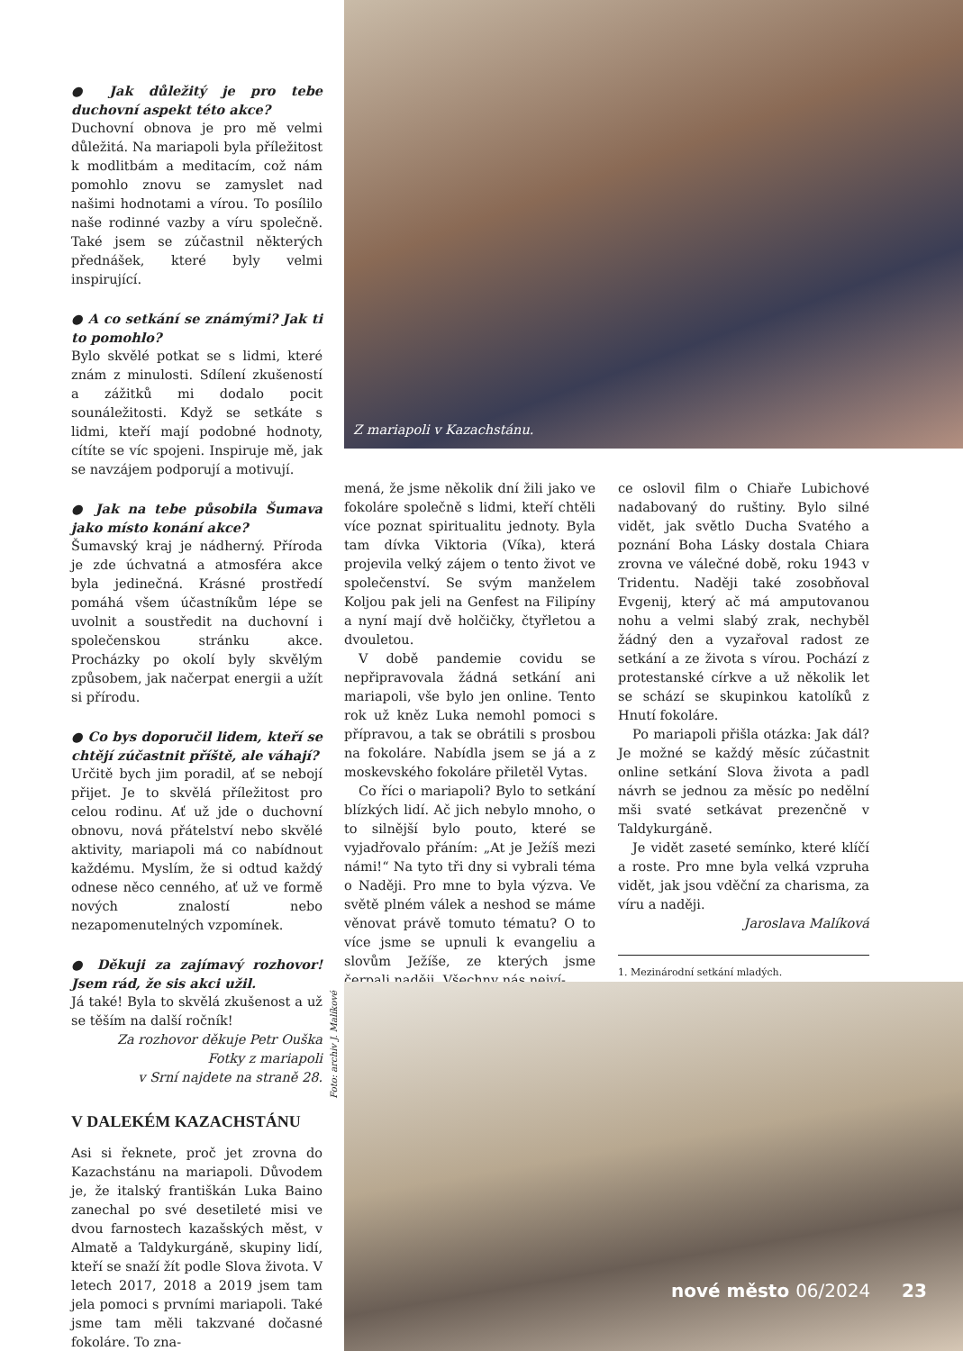● Jak důležitý je pro tebe duchovní aspekt této akce?
Duchovní obnova je pro mě velmi důležitá. Na mariapoli byla příležitost k modlitbám a meditacím, což nám pomohlo znovu se zamyslet nad našimi hodnotami a vírou. To posílilo naše rodinné vazby a víru společně. Také jsem se zúčastnil některých přednášek, které byly velmi inspirující.
● A co setkání se známými? Jak ti to pomohlo?
Bylo skvělé potkat se s lidmi, které znám z minulosti. Sdílení zkušeností a zážitků mi dodalo pocit sounáležitosti. Když se setkáte s lidmi, kteří mají podobné hodnoty, cítíte se víc spojeni. Inspiruje mě, jak se navzájem podporují a motivují.
● Jak na tebe působila Šumava jako místo konání akce?
Šumavský kraj je nádherný. Příroda je zde úchvatná a atmosféra akce byla jedinečná. Krásné prostředí pomáhá všem účastníkům lépe se uvolnit a soustředit na duchovní i společenskou stránku akce. Procházky po okolí byly skvělým způsobem, jak načerpat energii a užít si přírodu.
● Co bys doporučil lidem, kteří se chtějí zúčastnit příště, ale váhají?
Určitě bych jim poradil, ať se nebojí přijet. Je to skvělá příležitost pro celou rodinu. Ať už jde o duchovní obnovu, nová přátelství nebo skvělé aktivity, mariapoli má co nabídnout každému. Myslím, že si odtud každý odnese něco cenného, ať už ve formě nových znalostí nebo nezapomenutelných vzpomínek.
● Děkuji za zajímavý rozhovor! Jsem rád, že sis akci užil.
Já také! Byla to skvělá zkušenost a už se těším na další ročník!
Za rozhovor děkuje Petr Ouška
Fotky z mariapoli
v Srní najdete na straně 28.
V DALEKÉM KAZACHSTÁNU
Asi si řeknete, proč jet zrovna do Kazachstánu na mariapoli. Důvodem je, že italský františkán Luka Baino zanechal po své desetileté misi ve dvou farnostech kazašských měst, v Almatě a Taldykurgáně, skupiny lidí, kteří se snaží žít podle Slova života. V letech 2017, 2018 a 2019 jsem tam jela pomoci s prvními mariapoli. Také jsme tam měli takzvané dočasné fokoláre. To zna-
Z mariapoli v Kazachstánu.
mená, že jsme několik dní žili jako ve fokoláre společně s lidmi, kteří chtěli více poznat spiritualitu jednoty. Byla tam dívka Viktoria (Víka), která projevila velký zájem o tento život ve společenství. Se svým manželem Koljou pak jeli na Genfest na Filipíny a nyní mají dvě holčičky, čtyřletou a dvouletou.
V době pandemie covidu se nepřipravovala žádná setkání ani mariapoli, vše bylo jen online. Tento rok už kněz Luka nemohl pomoci s přípravou, a tak se obrátili s prosbou na fokoláre. Nabídla jsem se já a z moskevského fokoláre přiletěl Vytas.
Co říci o mariapoli? Bylo to setkání blízkých lidí. Ač jich nebylo mnoho, o to silnější bylo pouto, které se vyjadřovalo přáním: „At je Ježíš mezi námi!“ Na tyto tři dny si vybrali téma o Naději. Pro mne to byla výzva. Ve světě plném válek a neshod se máme věnovat právě tomuto tématu? O to více jsme se upnuli k evangeliu a slovům Ježíše, ze kterých jsme čerpali naději. Všechny nás nejví-
ce oslovil film o Chiaře Lubichové nadabovaný do ruštiny. Bylo silné vidět, jak světlo Ducha Svatého a poznání Boha Lásky dostala Chiara zrovna ve válečné době, roku 1943 v Tridentu. Naději také zosobňoval Evgenij, který ač má amputovanou nohu a velmi slabý zrak, nechyběl žádný den a vyzařoval radost ze setkání a ze života s vírou. Pochází z protestanské církve a už několik let se schází se skupinkou katolíků z Hnutí fokoláre.
Po mariapoli přišla otázka: Jak dál? Je možné se každý měsíc zúčastnit online setkání Slova života a padl návrh se jednou za měsíc po nedělní mši svaté setkávat prezenčně v Taldykurgáně.
Je vidět zaseté semínko, které klíčí a roste. Pro mne byla velká vzpruha vidět, jak jsou vděční za charisma, za víru a naději.
Jaroslava Malíková
1. Mezinárodní setkání mladých.
Foto: archiv J. Malíkové
nové město 06/2024 23